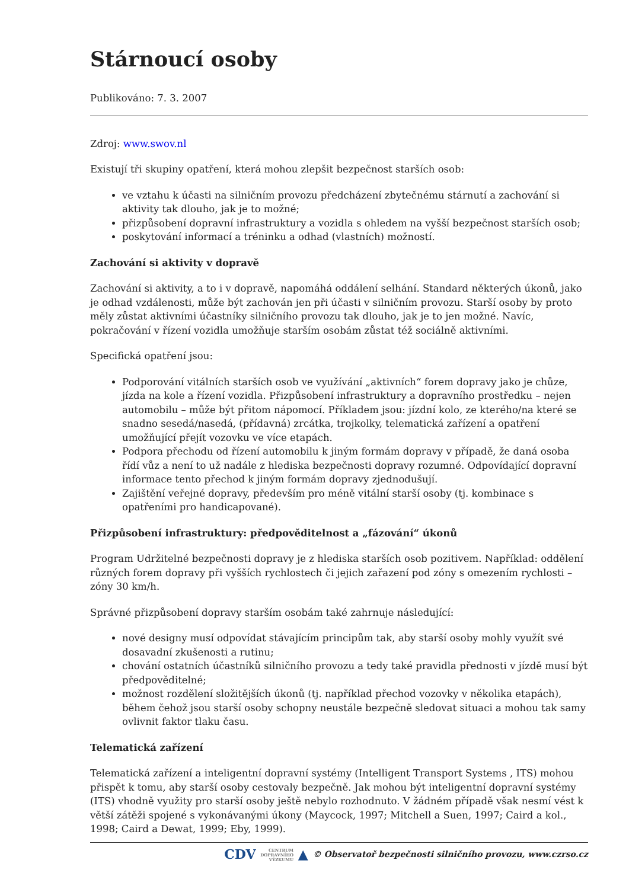Stárnoucí osoby
Publikováno: 7. 3. 2007
Zdroj: www.swov.nl
Existují tři skupiny opatření, která mohou zlepšit bezpečnost starších osob:
ve vztahu k účasti na silničním provozu předcházení zbytečnému stárnutí a zachování si aktivity tak dlouho, jak je to možné;
přizpůsobení dopravní infrastruktury a vozidla s ohledem na vyšší bezpečnost starších osob;
poskytování informací a tréninku a odhad (vlastních) možností.
Zachování si aktivity v dopravě
Zachování si aktivity, a to i v dopravě, napomáhá oddálení selhání. Standard některých úkonů, jako je odhad vzdálenosti, může být zachován jen při účasti v silničním provozu. Starší osoby by proto měly zůstat aktivními účastníky silničního provozu tak dlouho, jak je to jen možné. Navíc, pokračování v řízení vozidla umožňuje starším osobám zůstat též sociálně aktivními.
Specifická opatření jsou:
Podporování vitálních starších osob ve využívání „aktivních“ forem dopravy jako je chůze, jízda na kole a řízení vozidla. Přizpůsobení infrastruktury a dopravního prostředku – nejen automobilu – může být přitom nápomocí. Příkladem jsou: jízdní kolo, ze kterého/na které se snadno sesedá/nasedá, (přídavná) zrcátka, trojkolky, telematická zařízení a opatření umožňující přejít vozovku ve více etapách.
Podpora přechodu od řízení automobilu k jiným formám dopravy v případě, že daná osoba řídí vůz a není to už nadále z hlediska bezpečnosti dopravy rozumné. Odpovídající dopravní informace tento přechod k jiným formám dopravy zjednodušují.
Zajištění veřejné dopravy, především pro méně vitální starší osoby (tj. kombinace s opatřeními pro handicapované).
Přizpůsobení infrastruktury: předpověditelnost a „fázování“ úkonů
Program Udržitelné bezpečnosti dopravy je z hlediska starších osob pozitivem. Například: oddělení různých forem dopravy při vyšších rychlostech či jejich zařazení pod zóny s omezením rychlosti – zóny 30 km/h.
Správné přizpůsobení dopravy starším osobám také zahrnuje následující:
nové designy musí odpovídat stávajícím principům tak, aby starší osoby mohly využít své dosavadní zkušenosti a rutinu;
chování ostatních účastníků silničního provozu a tedy také pravidla přednosti v jízdě musí být předpověditelné;
možnost rozdělení složitějších úkonů (tj. například přechod vozovky v několika etapách), během čehož jsou starší osoby schopny neustále bezpečně sledovat situaci a mohou tak samy ovlivnit faktor tlaku času.
Telematická zařízení
Telematická zařízení a inteligentní dopravní systémy (Intelligent Transport Systems , ITS) mohou přispět k tomu, aby starší osoby cestovaly bezpečně. Jak mohou být inteligentní dopravní systémy (ITS) vhodně využity pro starší osoby ještě nebylo rozhodnuto. V žádném případě však nesmí vést k větší zátěži spojené s vykonávanými úkony (Maycock, 1997; Mitchell a Suen, 1997; Caird a kol., 1998; Caird a Dewat, 1999; Eby, 1999).
CDV CENTRUM
DOPRAVNÍHO
VÝZKUMU ▲ © Observatoř bezpečnosti silničního provozu, www.czrso.cz